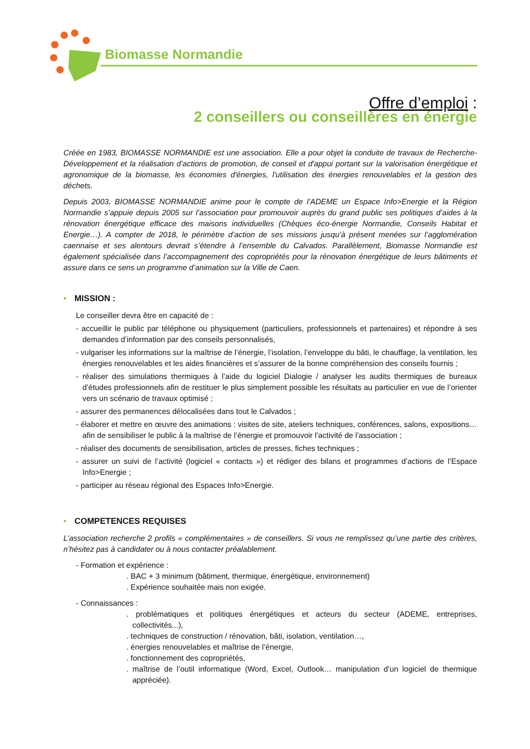Biomasse Normandie
Offre d’emploi :
2 conseillers ou conseillères en énergie
Créée en 1983, BIOMASSE NORMANDIE est une association. Elle a pour objet la conduite de travaux de Recherche-Développement et la réalisation d’actions de promotion, de conseil et d'appui portant sur la valorisation énergétique et agronomique de la biomasse, les économies d'énergies, l'utilisation des énergies renouvelables et la gestion des déchets.
Depuis 2003, BIOMASSE NORMANDIE anime pour le compte de l’ADEME un Espace Info>Energie et la Région Normandie s’appuie depuis 2005 sur l’association pour promouvoir auprès du grand public ses politiques d’aides à la rénovation énergétique efficace des maisons individuelles (Chèques éco-énergie Normandie, Conseils Habitat et Energie…). A compter de 2018, le périmètre d’action de ses missions jusqu’à présent menées sur l’agglomération caennaise et ses alentours devrait s’étendre à l’ensemble du Calvados. Parallèlement, Biomasse Normandie est également spécialisée dans l’accompagnement des copropriétés pour la rénovation énergétique de leurs bâtiments et assure dans ce sens un programme d’animation sur la Ville de Caen.
• MISSION :
Le conseiller devra être en capacité de :
- accueillir le public par téléphone ou physiquement (particuliers, professionnels et partenaires) et répondre à ses demandes d’information par des conseils personnalisés,
- vulgariser les informations sur la maîtrise de l’énergie, l’isolation, l’enveloppe du bâti, le chauffage, la ventilation, les énergies renouvelables et les aides financières et s’assurer de la bonne compréhension des conseils fournis ;
- réaliser des simulations thermiques à l’aide du logiciel Dialogie / analyser les audits thermiques de bureaux d’études professionnels afin de restituer le plus simplement possible les résultats au particulier en vue de l’orienter vers un scénario de travaux optimisé ;
- assurer des permanences délocalisées dans tout le Calvados ;
- élaborer et mettre en œuvre des animations : visites de site, ateliers techniques, conférences, salons, expositions… afin de sensibiliser le public à la maîtrise de l’énergie et promouvoir l’activité de l’association ;
- réaliser des documents de sensibilisation, articles de presses, fiches techniques ;
- assurer un suivi de l’activité (logiciel « contacts ») et rédiger des bilans et programmes d’actions de l’Espace Info>Energie ;
- participer au réseau régional des Espaces Info>Energie.
• COMPETENCES REQUISES
L’association recherche 2 profils « complémentaires » de conseillers. Si vous ne remplissez qu’une partie des critères, n’hésitez pas à candidater ou à nous contacter préalablement.
- Formation et expérience :
. BAC + 3 minimum (bâtiment, thermique, énergétique, environnement)
. Expérience souhaitée mais non exigée.
- Connaissances :
. problématiques et politiques énergétiques et acteurs du secteur (ADEME, entreprises, collectivités...),
. techniques de construction / rénovation, bâti, isolation, ventilation…,
. énergies renouvelables et maîtrise de l’énergie,
. fonctionnement des copropriétés,
. maîtrise de l’outil informatique (Word, Excel, Outlook… manipulation d’un logiciel de thermique appréciée).